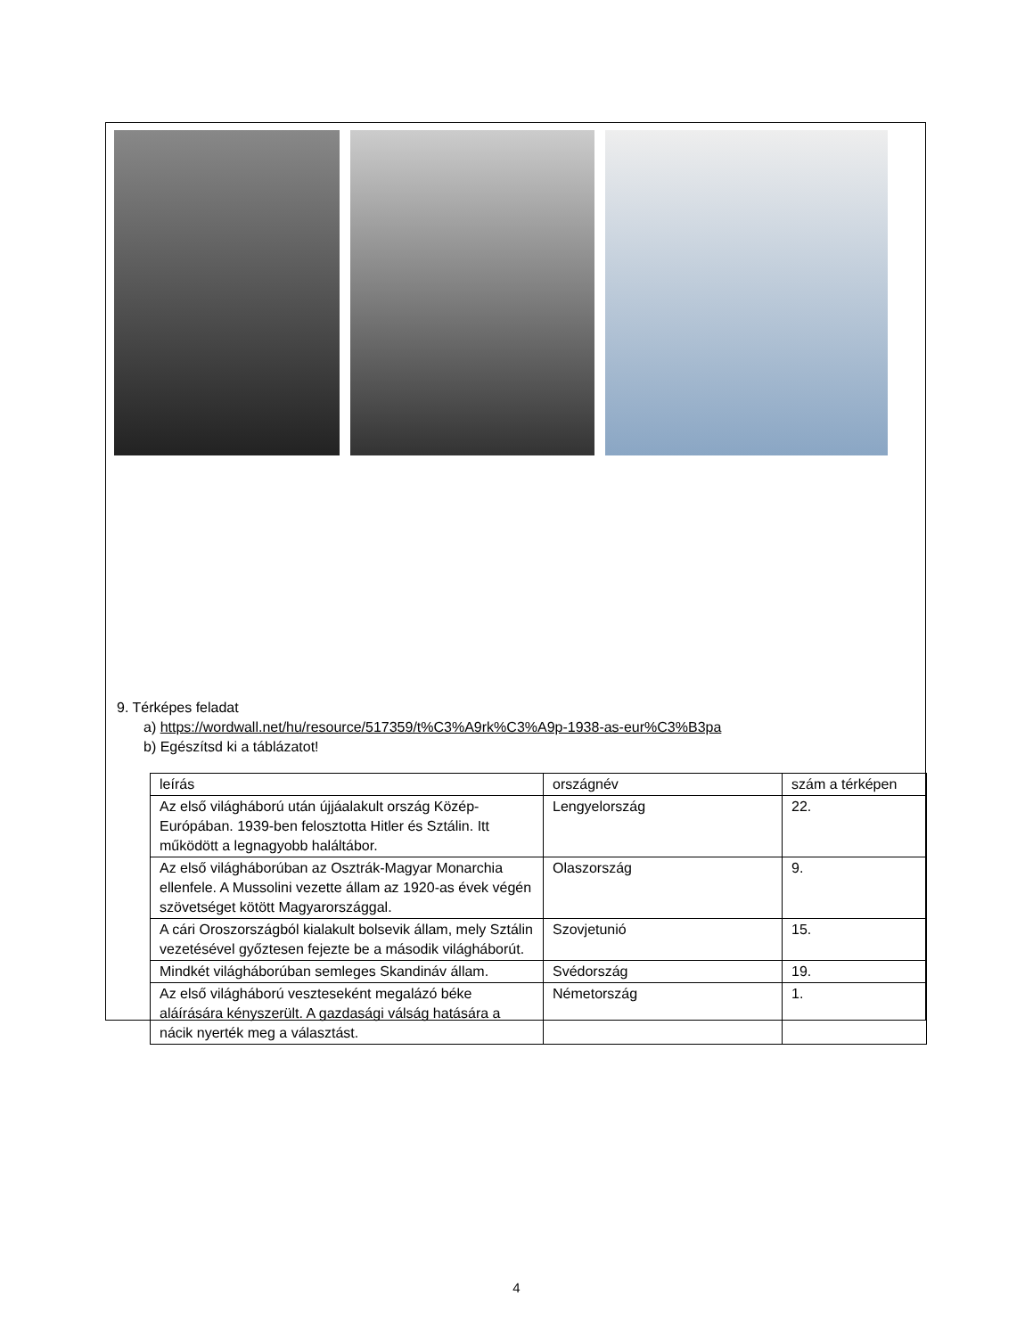9. Térképes feladat
a) https://wordwall.net/hu/resource/517359/t%C3%A9rk%C3%A9p-1938-as-eur%C3%B3pa
b) Egészítsd ki a táblázatot!
| leírás | országnév | szám a térképen |
| Az első világháború után újjáalakult ország Közép-Európában. 1939-ben felosztotta Hitler és Sztálin. Itt működött a legnagyobb haláltábor. | Lengyelország | 22. |
| Az első világháborúban az Osztrák-Magyar Monarchia ellenfele. A Mussolini vezette állam az 1920-as évek végén szövetséget kötött Magyarországgal. | Olaszország | 9. |
| A cári Oroszországból kialakult bolsevik állam, mely Sztálin vezetésével győztesen fejezte be a második világháborút. | Szovjetunió | 15. |
| Mindkét világháborúban semleges Skandináv állam. | Svédország | 19. |
| Az első világháború veszteseként megalázó béke aláírására kényszerült. A gazdasági válság hatására a nácik nyerték meg a választást. | Németország | 1. |
4